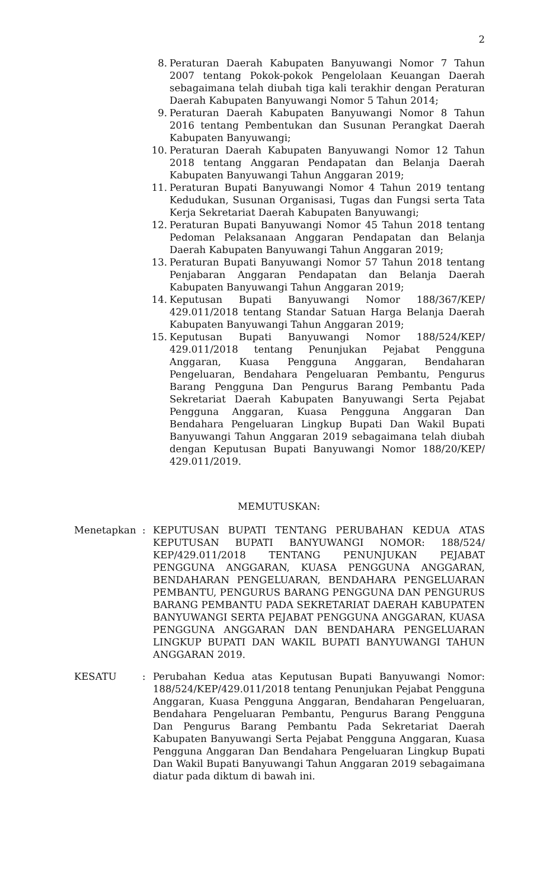2
8. Peraturan Daerah Kabupaten Banyuwangi Nomor 7 Tahun 2007 tentang Pokok-pokok Pengelolaan Keuangan Daerah sebagaimana telah diubah tiga kali terakhir dengan Peraturan Daerah Kabupaten Banyuwangi Nomor 5 Tahun 2014;
9. Peraturan Daerah Kabupaten Banyuwangi Nomor 8 Tahun 2016 tentang Pembentukan dan Susunan Perangkat Daerah Kabupaten Banyuwangi;
10. Peraturan Daerah Kabupaten Banyuwangi Nomor 12 Tahun 2018 tentang Anggaran Pendapatan dan Belanja Daerah Kabupaten Banyuwangi Tahun Anggaran 2019;
11. Peraturan Bupati Banyuwangi Nomor 4 Tahun 2019 tentang Kedudukan, Susunan Organisasi, Tugas dan Fungsi serta Tata Kerja Sekretariat Daerah Kabupaten Banyuwangi;
12. Peraturan Bupati Banyuwangi Nomor 45 Tahun 2018 tentang Pedoman Pelaksanaan Anggaran Pendapatan dan Belanja Daerah Kabupaten Banyuwangi Tahun Anggaran 2019;
13. Peraturan Bupati Banyuwangi Nomor 57 Tahun 2018 tentang Penjabaran Anggaran Pendapatan dan Belanja Daerah Kabupaten Banyuwangi Tahun Anggaran 2019;
14. Keputusan Bupati Banyuwangi Nomor 188/367/KEP/ 429.011/2018 tentang Standar Satuan Harga Belanja Daerah Kabupaten Banyuwangi Tahun Anggaran 2019;
15. Keputusan Bupati Banyuwangi Nomor 188/524/KEP/ 429.011/2018 tentang Penunjukan Pejabat Pengguna Anggaran, Kuasa Pengguna Anggaran, Bendaharan Pengeluaran, Bendahara Pengeluaran Pembantu, Pengurus Barang Pengguna Dan Pengurus Barang Pembantu Pada Sekretariat Daerah Kabupaten Banyuwangi Serta Pejabat Pengguna Anggaran, Kuasa Pengguna Anggaran Dan Bendahara Pengeluaran Lingkup Bupati Dan Wakil Bupati Banyuwangi Tahun Anggaran 2019 sebagaimana telah diubah dengan Keputusan Bupati Banyuwangi Nomor 188/20/KEP/ 429.011/2019.
MEMUTUSKAN:
Menetapkan : KEPUTUSAN BUPATI TENTANG PERUBAHAN KEDUA ATAS KEPUTUSAN BUPATI BANYUWANGI NOMOR: 188/524/ KEP/429.011/2018 TENTANG PENUNJUKAN PEJABAT PENGGUNA ANGGARAN, KUASA PENGGUNA ANGGARAN, BENDAHARAN PENGELUARAN, BENDAHARA PENGELUARAN PEMBANTU, PENGURUS BARANG PENGGUNA DAN PENGURUS BARANG PEMBANTU PADA SEKRETARIAT DAERAH KABUPATEN BANYUWANGI SERTA PEJABAT PENGGUNA ANGGARAN, KUASA PENGGUNA ANGGARAN DAN BENDAHARA PENGELUARAN LINGKUP BUPATI DAN WAKIL BUPATI BANYUWANGI TAHUN ANGGARAN 2019.
KESATU : Perubahan Kedua atas Keputusan Bupati Banyuwangi Nomor: 188/524/KEP/429.011/2018 tentang Penunjukan Pejabat Pengguna Anggaran, Kuasa Pengguna Anggaran, Bendaharan Pengeluaran, Bendahara Pengeluaran Pembantu, Pengurus Barang Pengguna Dan Pengurus Barang Pembantu Pada Sekretariat Daerah Kabupaten Banyuwangi Serta Pejabat Pengguna Anggaran, Kuasa Pengguna Anggaran Dan Bendahara Pengeluaran Lingkup Bupati Dan Wakil Bupati Banyuwangi Tahun Anggaran 2019 sebagaimana diatur pada diktum di bawah ini.